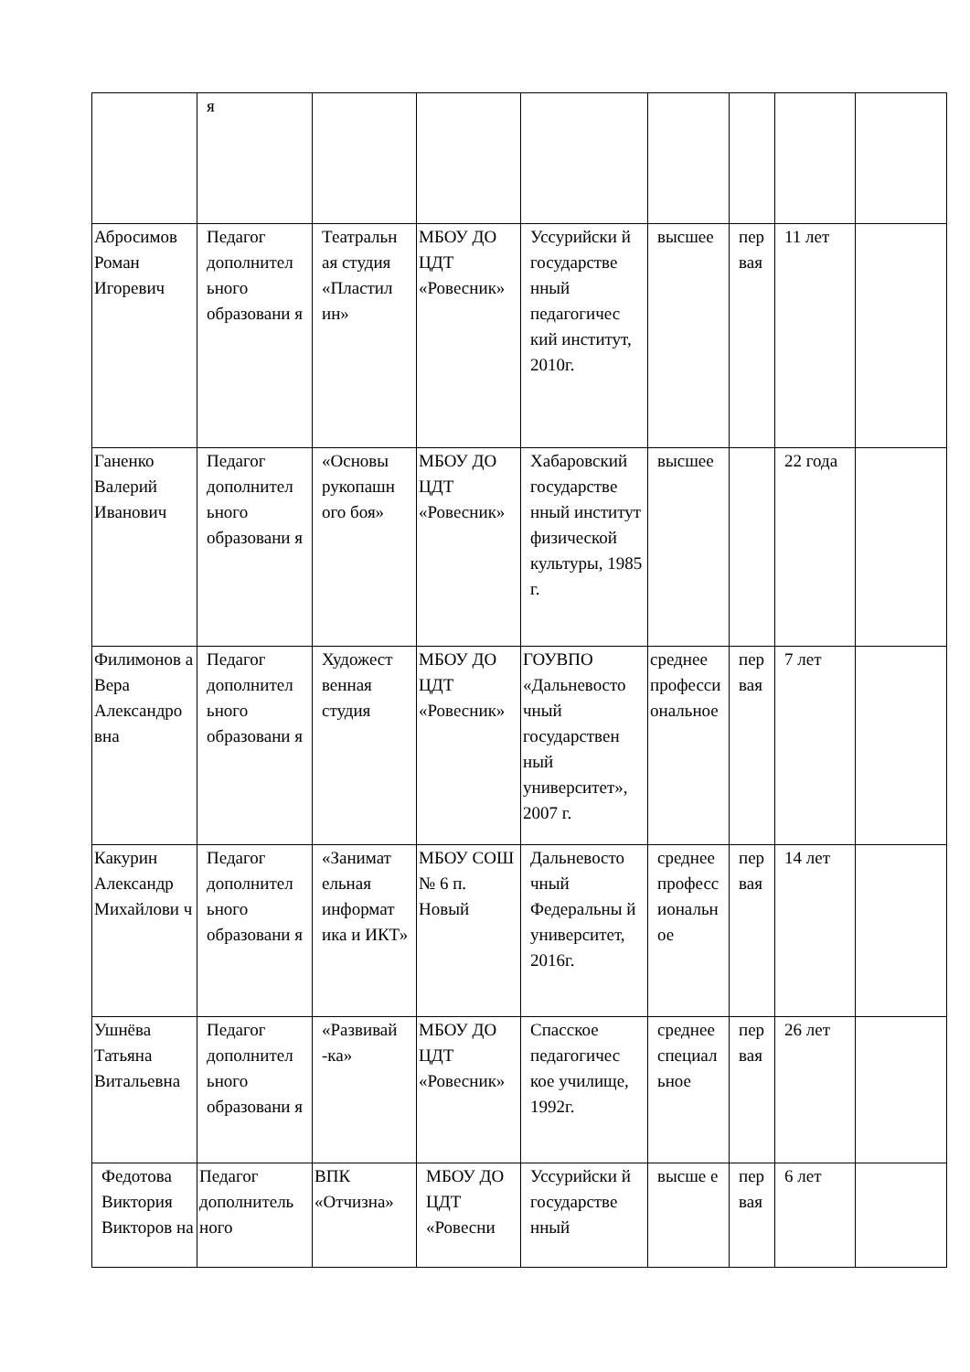| | я | | | | | | | |
| Абросимов Роман Игоревич | Педагог дополнител ьного образовани я | Театральн ая студия «Пластил ин» | МБОУ ДО ЦДТ «Ровесник» | Уссурийски й государстве нный педагогичес кий институт, 2010г. | высшее | пер вая | 11 лет | |
| Ганенко Валерий Иванович | Педагог дополнител ьного образовани я | «Основы рукопашн ого боя» | МБОУ ДО ЦДТ «Ровесник» | Хабаровский государстве нный институт физической культуры, 1985 г. | высшее | | 22 года | |
| Филимонов а Вера Александро вна | Педагог дополнител ьного образовани я | Художест венная студия | МБОУ ДО ЦДТ «Ровесник» | ГОУВПО «Дальневосто чный государствен ный университет», 2007 г. | среднее професси ональное | пер вая | 7 лет | |
| Какурин Александр Михайлови ч | Педагог дополнител ьного образовани я | «Занимат ельная информат ика и ИКТ» | МБОУ СОШ № 6 п. Новый | Дальневосто чный Федеральны й университет, 2016г. | среднее професс иональн ое | пер вая | 14 лет | |
| Ушнёва Татьяна Витальевна | Педагог дополнител ьного образовани я | «Развивай -ка» | МБОУ ДО ЦДТ «Ровесник» | Спасское педагогичес кое училище, 1992г. | среднее специал ьное | пер вая | 26 лет | |
| Федотова Виктория Викторов на | Педагог дополнитель ного | ВПК «Отчизна» | МБОУ ДО ЦДТ «Ровесни | Уссурийски й государстве нный | высше е | пер вая | 6 лет | |